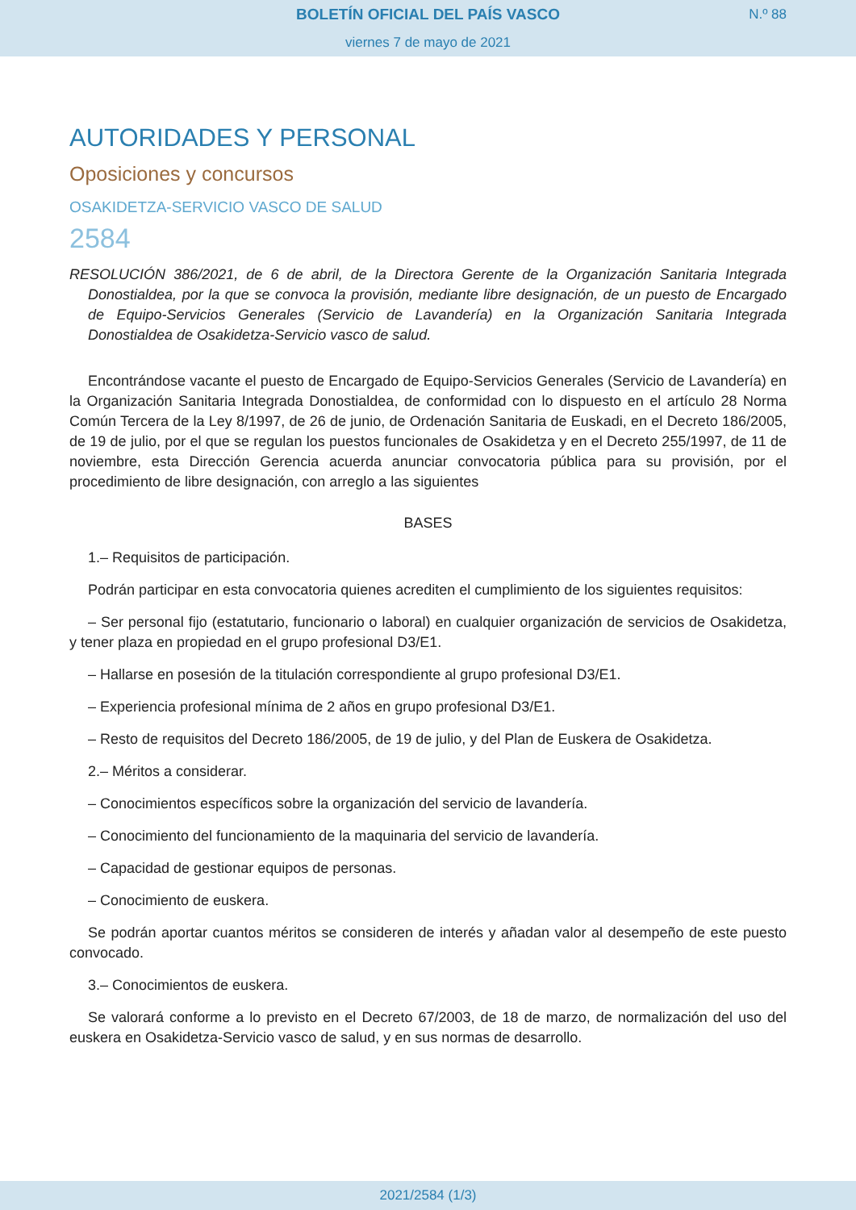BOLETÍN OFICIAL DEL PAÍS VASCO
viernes 7 de mayo de 2021
N.º 88
AUTORIDADES Y PERSONAL
Oposiciones y concursos
OSAKIDETZA-SERVICIO VASCO DE SALUD
2584
RESOLUCIÓN 386/2021, de 6 de abril, de la Directora Gerente de la Organización Sanitaria Integrada Donostialdea, por la que se convoca la provisión, mediante libre designación, de un puesto de Encargado de Equipo-Servicios Generales (Servicio de Lavandería) en la Organización Sanitaria Integrada Donostialdea de Osakidetza-Servicio vasco de salud.
Encontrándose vacante el puesto de Encargado de Equipo-Servicios Generales (Servicio de Lavandería) en la Organización Sanitaria Integrada Donostialdea, de conformidad con lo dispuesto en el artículo 28 Norma Común Tercera de la Ley 8/1997, de 26 de junio, de Ordenación Sanitaria de Euskadi, en el Decreto 186/2005, de 19 de julio, por el que se regulan los puestos funcionales de Osakidetza y en el Decreto 255/1997, de 11 de noviembre, esta Dirección Gerencia acuerda anunciar convocatoria pública para su provisión, por el procedimiento de libre designación, con arreglo a las siguientes
BASES
1.– Requisitos de participación.
Podrán participar en esta convocatoria quienes acrediten el cumplimiento de los siguientes requisitos:
– Ser personal fijo (estatutario, funcionario o laboral) en cualquier organización de servicios de Osakidetza, y tener plaza en propiedad en el grupo profesional D3/E1.
– Hallarse en posesión de la titulación correspondiente al grupo profesional D3/E1.
– Experiencia profesional mínima de 2 años en grupo profesional D3/E1.
– Resto de requisitos del Decreto 186/2005, de 19 de julio, y del Plan de Euskera de Osakidetza.
2.– Méritos a considerar.
– Conocimientos específicos sobre la organización del servicio de lavandería.
– Conocimiento del funcionamiento de la maquinaria del servicio de lavandería.
– Capacidad de gestionar equipos de personas.
– Conocimiento de euskera.
Se podrán aportar cuantos méritos se consideren de interés y añadan valor al desempeño de este puesto convocado.
3.– Conocimientos de euskera.
Se valorará conforme a lo previsto en el Decreto 67/2003, de 18 de marzo, de normalización del uso del euskera en Osakidetza-Servicio vasco de salud, y en sus normas de desarrollo.
2021/2584 (1/3)